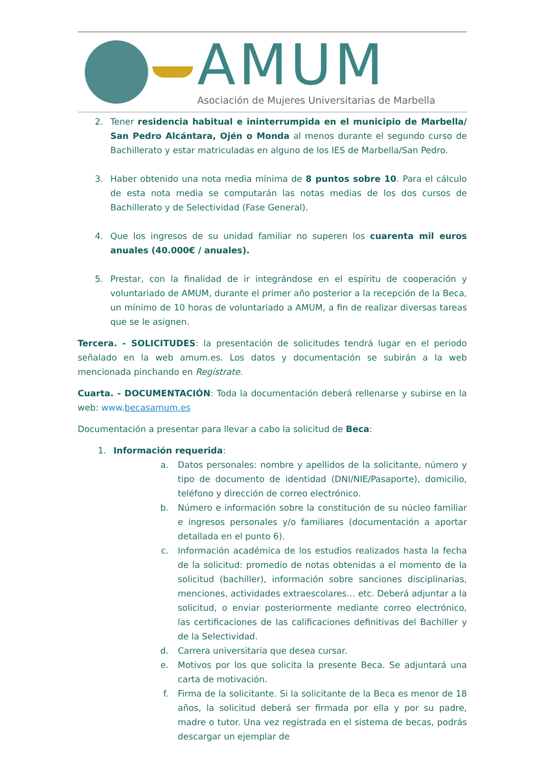AMUM
Asociación de Mujeres Universitarias de Marbella
2. Tener residencia habitual e ininterrumpida en el municipio de Marbella/ San Pedro Alcántara, Ojén o Monda al menos durante el segundo curso de Bachillerato y estar matriculadas en alguno de los IES de Marbella/San Pedro.
3. Haber obtenido una nota media mínima de 8 puntos sobre 10. Para el cálculo de esta nota media se computarán las notas medias de los dos cursos de Bachillerato y de Selectividad (Fase General).
4. Que los ingresos de su unidad familiar no superen los cuarenta mil euros anuales (40.000€ / anuales).
5. Prestar, con la finalidad de ir integrándose en el espíritu de cooperación y voluntariado de AMUM, durante el primer año posterior a la recepción de la Beca, un mínimo de 10 horas de voluntariado a AMUM, a fin de realizar diversas tareas que se le asignen.
Tercera. - SOLICITUDES: la presentación de solicitudes tendrá lugar en el periodo señalado en la web amum.es. Los datos y documentación se subirán a la web mencionada pinchando en Regístrate.
Cuarta. - DOCUMENTACIÓN: Toda la documentación deberá rellenarse y subirse en la web: www.becasamum.es
Documentación a presentar para llevar a cabo la solicitud de Beca:
1. Información requerida:
a. Datos personales: nombre y apellidos de la solicitante, número y tipo de documento de identidad (DNI/NIE/Pasaporte), domicilio, teléfono y dirección de correo electrónico.
b. Número e información sobre la constitución de su núcleo familiar e ingresos personales y/o familiares (documentación a aportar detallada en el punto 6).
c. Información académica de los estudios realizados hasta la fecha de la solicitud: promedio de notas obtenidas a el momento de la solicitud (bachiller), información sobre sanciones disciplinarias, menciones, actividades extraescolares… etc. Deberá adjuntar a la solicitud, o enviar posteriormente mediante correo electrónico, las certificaciones de las calificaciones definitivas del Bachiller y de la Selectividad.
d. Carrera universitaria que desea cursar.
e. Motivos por los que solicita la presente Beca. Se adjuntará una carta de motivación.
f. Firma de la solicitante. Si la solicitante de la Beca es menor de 18 años, la solicitud deberá ser firmada por ella y por su padre, madre o tutor. Una vez registrada en el sistema de becas, podrás descargar un ejemplar de